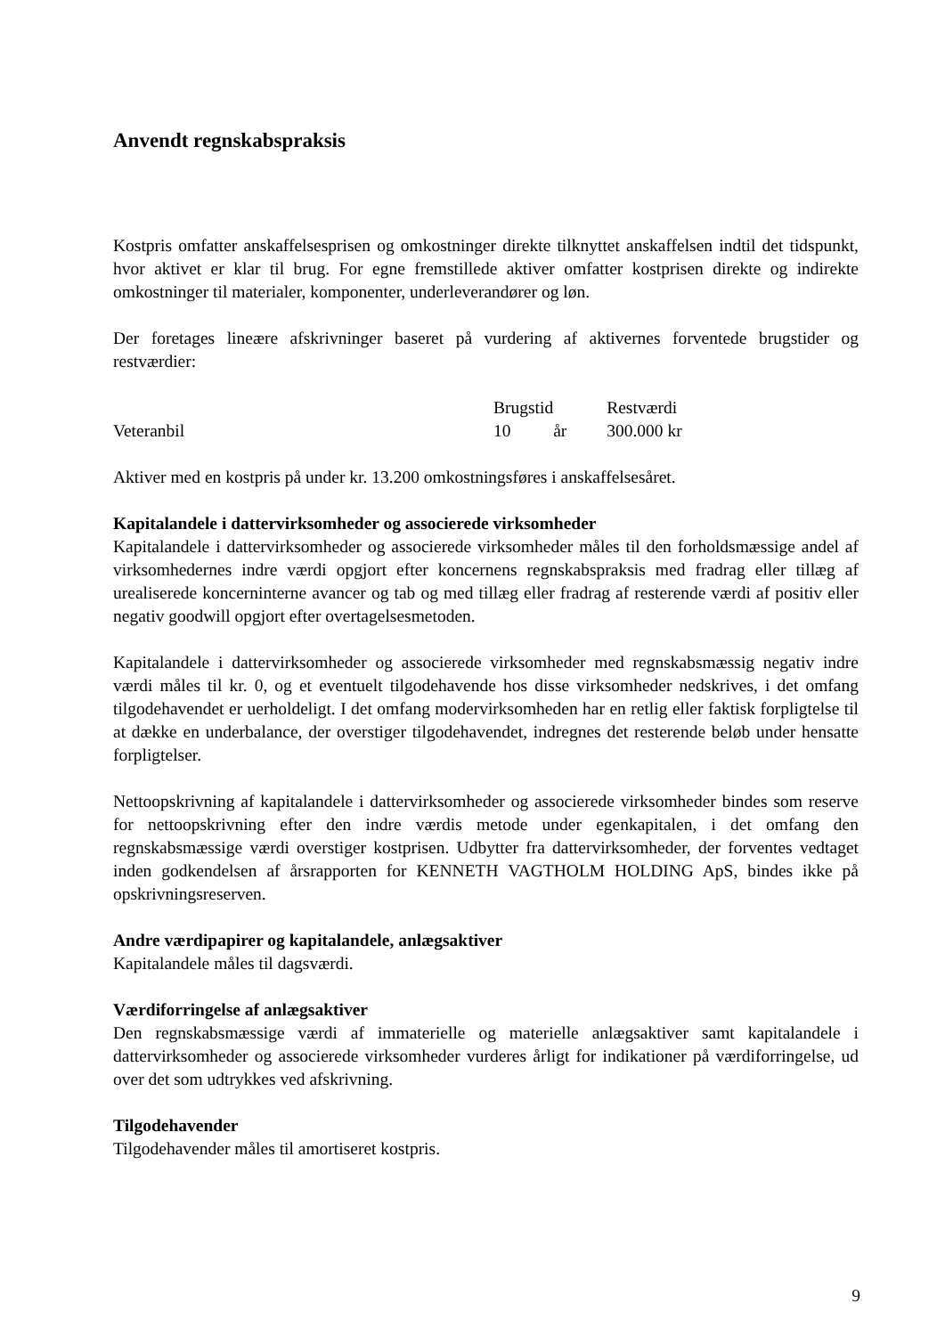Anvendt regnskabspraksis
Kostpris omfatter anskaffelsesprisen og omkostninger direkte tilknyttet anskaffelsen indtil det tidspunkt, hvor aktivet er klar til brug. For egne fremstillede aktiver omfatter kostprisen direkte og indirekte omkostninger til materialer, komponenter, underleverandører og løn.
Der foretages lineære afskrivninger baseret på vurdering af aktivernes forventede brugstider og restværdier:
| | Brugstid | | Restværdi |
| Veteranbil | 10 | år | 300.000 kr |
Aktiver med en kostpris på under kr. 13.200 omkostningsføres i anskaffelsesåret.
Kapitalandele i dattervirksomheder og associerede virksomheder
Kapitalandele i dattervirksomheder og associerede virksomheder måles til den forholdsmæssige andel af virksomhedernes indre værdi opgjort efter koncernens regnskabspraksis med fradrag eller tillæg af urealiserede koncerninterne avancer og tab og med tillæg eller fradrag af resterende værdi af positiv eller negativ goodwill opgjort efter overtagelsesmetoden.
Kapitalandele i dattervirksomheder og associerede virksomheder med regnskabsmæssig negativ indre værdi måles til kr. 0, og et eventuelt tilgodehavende hos disse virksomheder nedskrives, i det omfang tilgodehavendet er uerholdeligt. I det omfang modervirksomheden har en retlig eller faktisk forpligtelse til at dække en underbalance, der overstiger tilgodehavendet, indregnes det resterende beløb under hensatte forpligtelser.
Nettoopskrivning af kapitalandele i dattervirksomheder og associerede virksomheder bindes som reserve for nettoopskrivning efter den indre værdis metode under egenkapitalen, i det omfang den regnskabsmæssige værdi overstiger kostprisen. Udbytter fra dattervirksomheder, der forventes vedtaget inden godkendelsen af årsrapporten for KENNETH VAGTHOLM HOLDING ApS, bindes ikke på opskrivningsreserven.
Andre værdipapirer og kapitalandele, anlægsaktiver
Kapitalandele måles til dagsværdi.
Værdiforringelse af anlægsaktiver
Den regnskabsmæssige værdi af immaterielle og materielle anlægsaktiver samt kapitalandele i dattervirksomheder og associerede virksomheder vurderes årligt for indikationer på værdiforringelse, ud over det som udtrykkes ved afskrivning.
Tilgodehavender
Tilgodehavender måles til amortiseret kostpris.
9